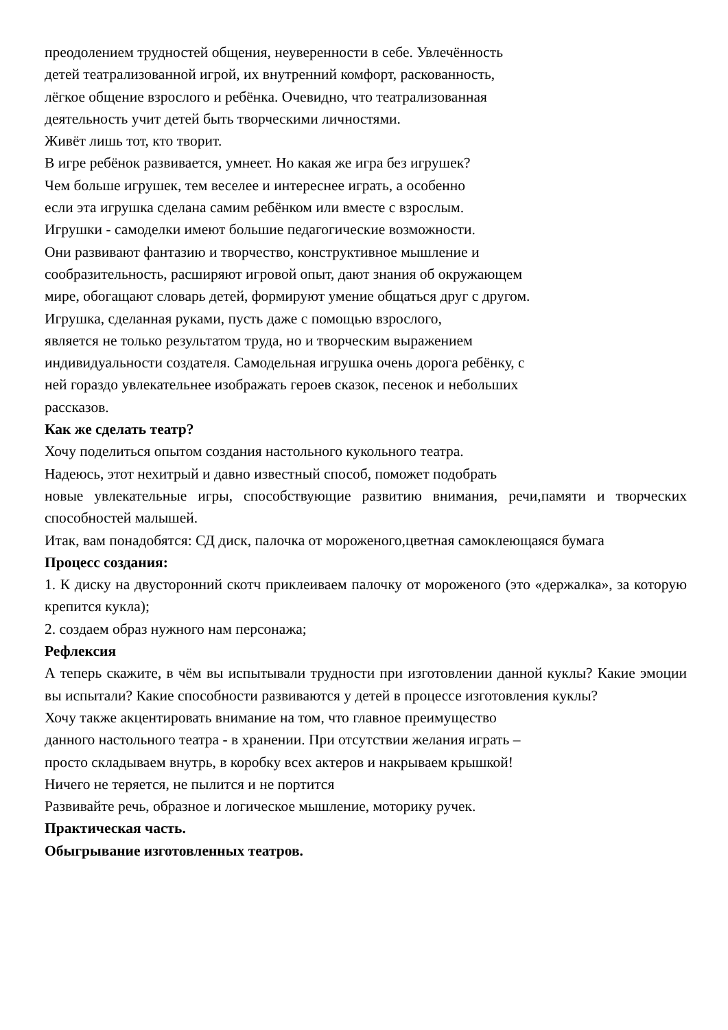преодолением трудностей общения, неуверенности в себе. Увлечённость
детей театрализованной игрой, их внутренний комфорт, раскованность,
лёгкое общение взрослого и ребёнка. Очевидно, что театрализованная
деятельность учит детей быть творческими личностями.
Живёт лишь тот, кто творит.
В игре ребёнок развивается, умнеет. Но какая же игра без игрушек?
Чем больше игрушек, тем веселее и интереснее играть, а особенно
если эта игрушка сделана самим ребёнком или вместе с взрослым.
Игрушки - самоделки имеют большие педагогические возможности.
Они развивают фантазию и творчество, конструктивное мышление и
сообразительность, расширяют игровой опыт, дают знания об окружающем
мире, обогащают словарь детей, формируют умение общаться друг с другом.
Игрушка, сделанная руками, пусть даже с помощью взрослого,
является не только результатом труда, но и творческим выражением
индивидуальности создателя. Самодельная игрушка очень дорога ребёнку, с
ней гораздо увлекательнее изображать героев сказок, песенок и небольших
рассказов.
Как же сделать театр?
Хочу поделиться опытом создания настольного кукольного театра.
Надеюсь, этот нехитрый и давно известный способ, поможет подобрать
новые увлекательные игры, способствующие развитию внимания, речи,памяти и творческих способностей малышей.
Итак, вам понадобятся: СД диск, палочка от мороженого,цветная самоклеющаяся бумага
Процесс создания:
1. К диску на двусторонний скотч приклеиваем палочку от мороженого (это «держалка», за которую крепится кукла);
2. создаем образ нужного нам персонажа;
Рефлексия
А теперь скажите, в чём вы испытывали трудности при изготовлении данной куклы? Какие эмоции вы испытали? Какие способности развиваются у детей в процессе изготовления куклы?
Хочу также акцентировать внимание на том, что главное преимущество
данного настольного театра - в хранении. При отсутствии желания играть –
просто складываем внутрь, в коробку всех актеров и накрываем крышкой!
Ничего не теряется, не пылится и не портится
Развивайте речь, образное и логическое мышление, моторику ручек.
Практическая часть.
Обыгрывание изготовленных театров.